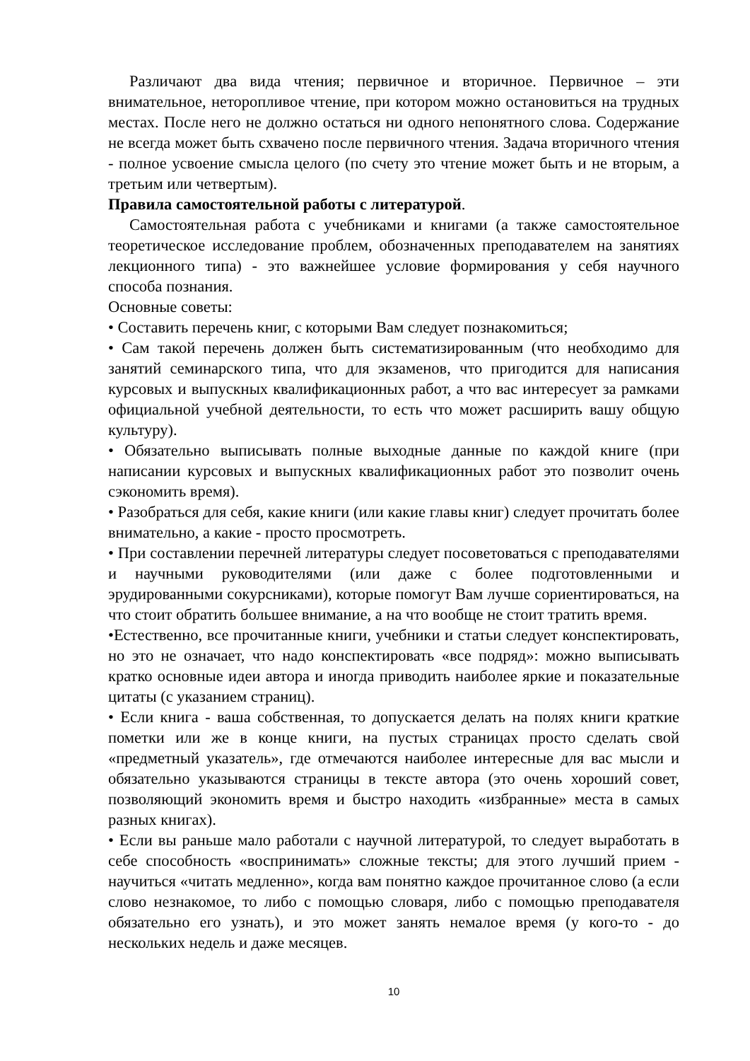Различают два вида чтения; первичное и вторичное. Первичное – эти внимательное, неторопливое чтение, при котором можно остановиться на трудных местах. После него не должно остаться ни одного непонятного слова. Содержание не всегда может быть схвачено после первичного чтения. Задача вторичного чтения - полное усвоение смысла целого (по счету это чтение может быть и не вторым, а третьим или четвертым).
Правила самостоятельной работы с литературой.
Самостоятельная работа с учебниками и книгами (а также самостоятельное теоретическое исследование проблем, обозначенных преподавателем на занятиях лекционного типа) - это важнейшее условие формирования у себя научного способа познания.
Основные советы:
• Составить перечень книг, с которыми Вам следует познакомиться;
• Сам такой перечень должен быть систематизированным (что необходимо для занятий семинарского типа, что для экзаменов, что пригодится для написания курсовых и выпускных квалификационных работ, а что вас интересует за рамками официальной учебной деятельности, то есть что может расширить вашу общую культуру).
• Обязательно выписывать полные выходные данные по каждой книге (при написании курсовых и выпускных квалификационных работ это позволит очень сэкономить время).
• Разобраться для себя, какие книги (или какие главы книг) следует прочитать более внимательно, а какие - просто просмотреть.
• При составлении перечней литературы следует посоветоваться с преподавателями и научными руководителями (или даже с более подготовленными и эрудированными сокурсниками), которые помогут Вам лучше сориентироваться, на что стоит обратить большее внимание, а на что вообще не стоит тратить время.
•Естественно, все прочитанные книги, учебники и статьи следует конспектировать, но это не означает, что надо конспектировать «все подряд»: можно выписывать кратко основные идеи автора и иногда приводить наиболее яркие и показательные цитаты (с указанием страниц).
• Если книга - ваша собственная, то допускается делать на полях книги краткие пометки или же в конце книги, на пустых страницах просто сделать свой «предметный указатель», где отмечаются наиболее интересные для вас мысли и обязательно указываются страницы в тексте автора (это очень хороший совет, позволяющий экономить время и быстро находить «избранные» места в самых разных книгах).
• Если вы раньше мало работали с научной литературой, то следует выработать в себе способность «воспринимать» сложные тексты; для этого лучший прием - научиться «читать медленно», когда вам понятно каждое прочитанное слово (а если слово незнакомое, то либо с помощью словаря, либо с помощью преподавателя обязательно его узнать), и это может занять немалое время (у кого-то - до нескольких недель и даже месяцев.
10